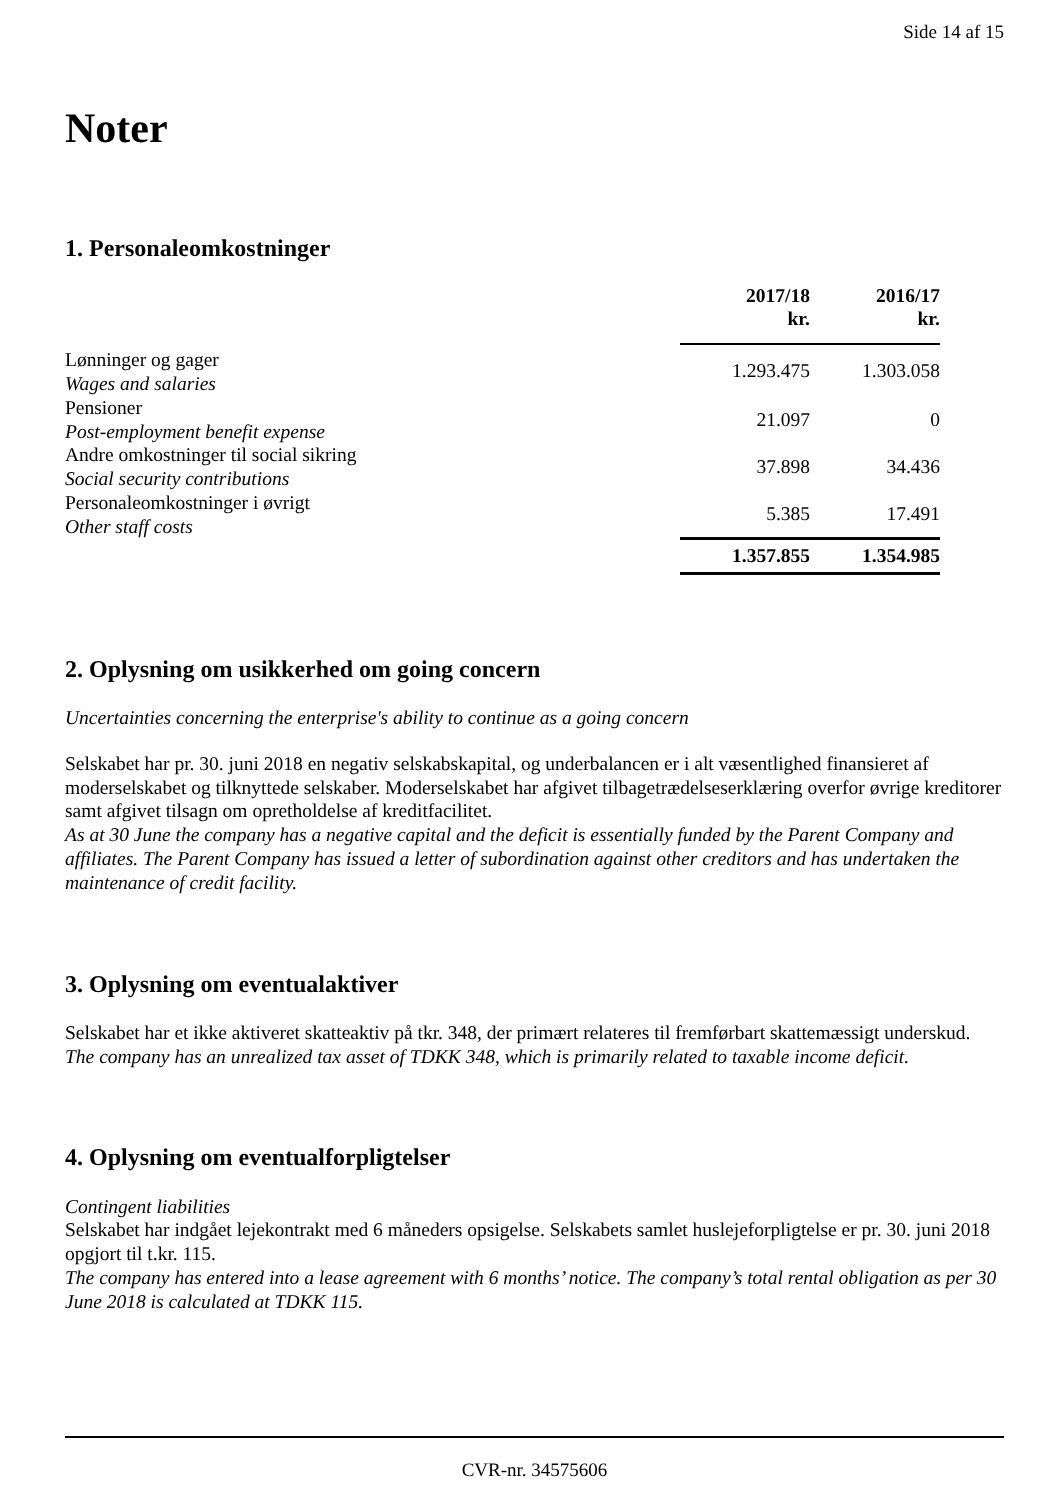Side 14 af 15
Noter
1. Personaleomkostninger
| | 2017/18 kr. | 2016/17 kr. |
| --- | --- | --- |
| Lønninger og gager Wages and salaries | 1.293.475 | 1.303.058 |
| Pensioner Post-employment benefit expense | 21.097 | 0 |
| Andre omkostninger til social sikring Social security contributions | 37.898 | 34.436 |
| Personaleomkostninger i øvrigt Other staff costs | 5.385 | 17.491 |
| | 1.357.855 | 1.354.985 |
2. Oplysning om usikkerhed om going concern
Uncertainties concerning the enterprise's ability to continue as a going concern
Selskabet har pr. 30. juni 2018 en negativ selskabskapital, og underbalancen er i alt væsentlighed finansieret af moderselskabet og tilknyttede selskaber. Moderselskabet har afgivet tilbagetrædelseserklæring overfor øvrige kreditorer samt afgivet tilsagn om opretholdelse af kreditfacilitet.
As at 30 June the company has a negative capital and the deficit is essentially funded by the Parent Company and affiliates. The Parent Company has issued a letter of subordination against other creditors and has undertaken the maintenance of credit facility.
3. Oplysning om eventualaktiver
Selskabet har et ikke aktiveret skatteaktiv på tkr. 348, der primært relateres til fremførbart skattemæssigt underskud.
The company has an unrealized tax asset of TDKK 348, which is primarily related to taxable income deficit.
4. Oplysning om eventualforpligtelser
Contingent liabilities
Selskabet har indgået lejekontrakt med 6 måneders opsigelse. Selskabets samlet huslejeforpligtelse er pr. 30. juni 2018 opgjort til t.kr. 115.
The company has entered into a lease agreement with 6 months’ notice. The company’s total rental obligation as per 30 June 2018 is calculated at TDKK 115.
CVR-nr. 34575606